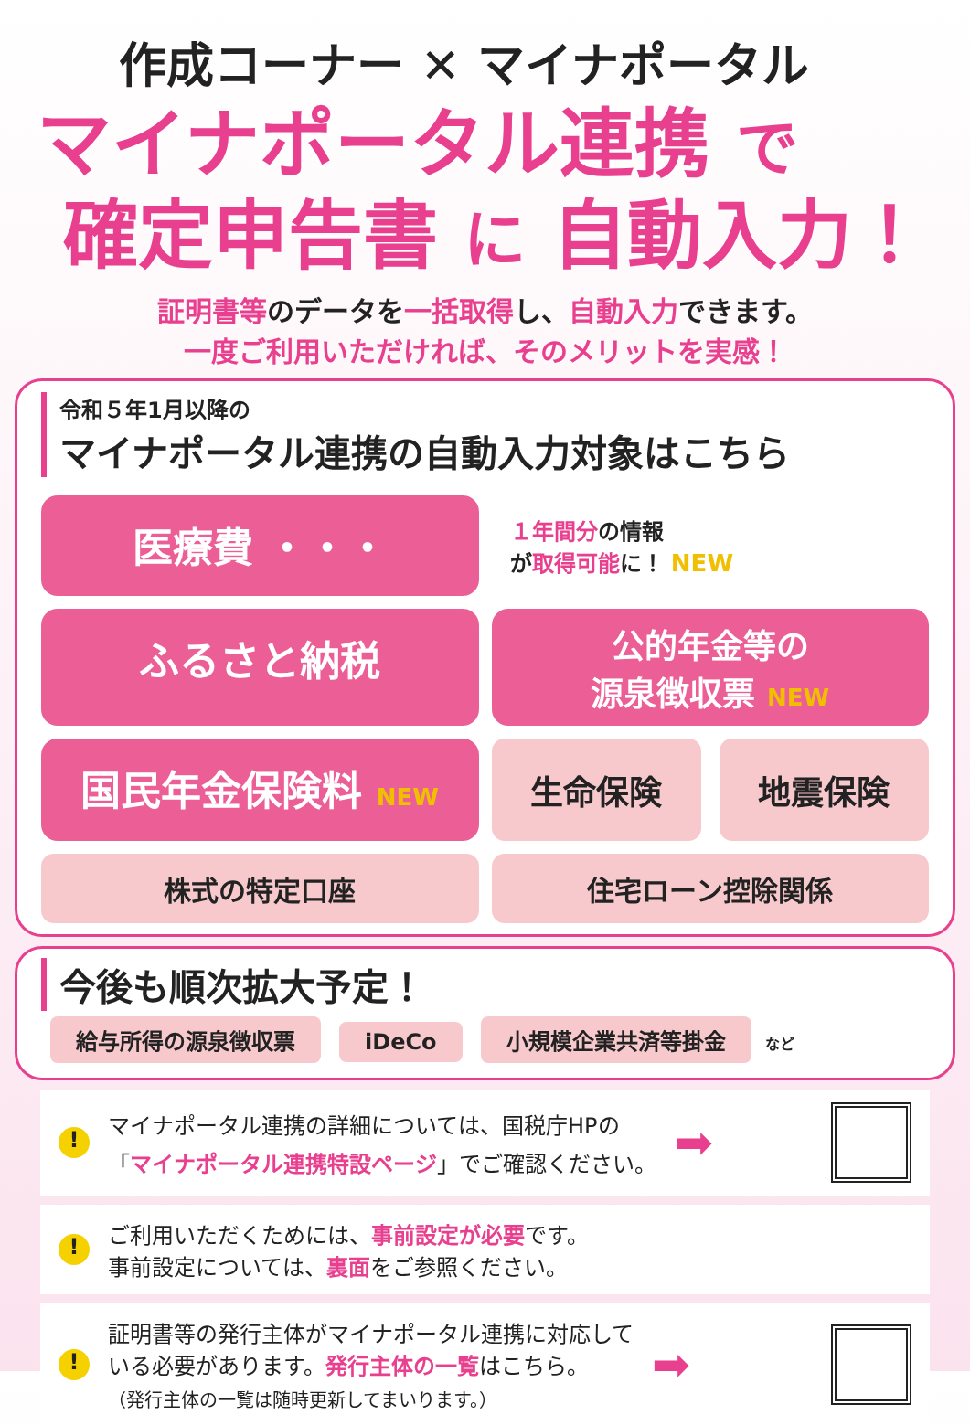作成コーナー ✕ マイナポータル
マイナポータル連携 で
確定申告書 に 自動入力！
証明書等のデータを一括取得し、自動入力できます。
一度ご利用いただければ、そのメリットを実感！
令和５年1月以降の
マイナポータル連携の自動入力対象はこちら
医療費 ・・・
１年間分の情報
が取得可能に！ NEW
ふるさと納税
公的年金等の
源泉徴収票 NEW
国民年金保険料 NEW
生命保険
地震保険
株式の特定口座
住宅ローン控除関係
今後も順次拡大予定！
給与所得の源泉徴収票 iDeCo 小規模企業共済等掛金 など
!
マイナポータル連携の詳細については、国税庁HPの
「マイナポータル連携特設ページ」でご確認ください。
➡
!
ご利用いただくためには、事前設定が必要です。
事前設定については、裏面をご参照ください。
!
証明書等の発行主体がマイナポータル連携に対応して
いる必要があります。発行主体の一覧はこちら。
（発行主体の一覧は随時更新してまいります。）
➡